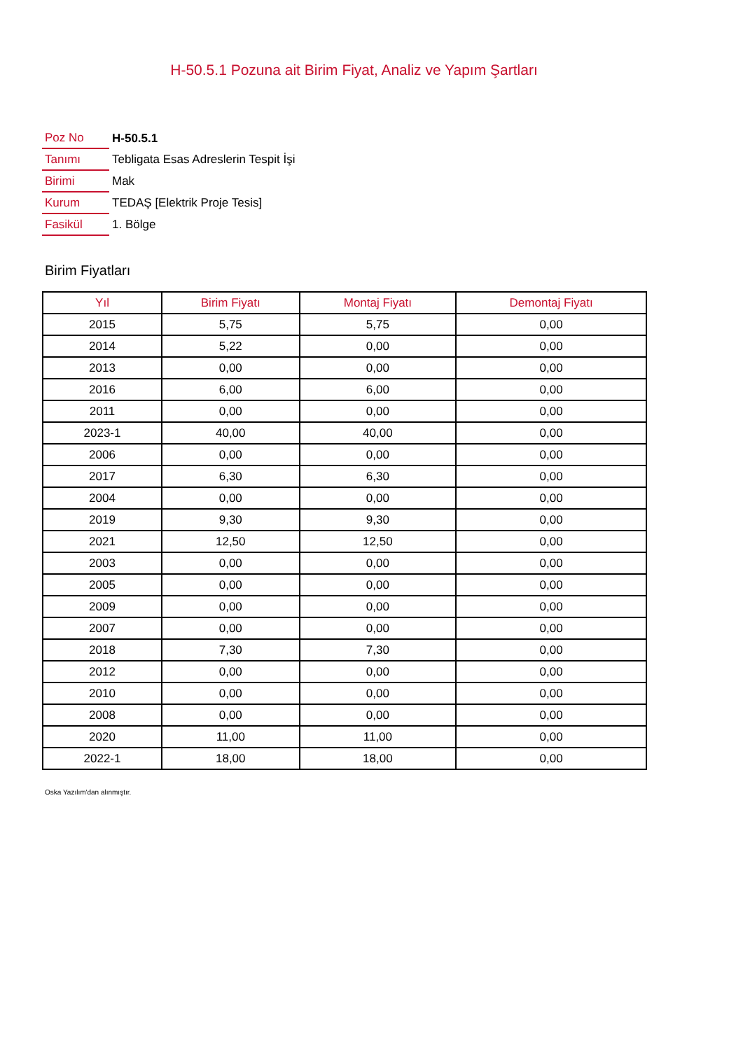H-50.5.1 Pozuna ait Birim Fiyat, Analiz ve Yapım Şartları
| Poz No | H-50.5.1 |
| Tanımı | Tebligata Esas Adreslerin Tespit İşi |
| Birimi | Mak |
| Kurum | TEDAŞ [Elektrik Proje Tesis] |
| Fasikül | 1. Bölge |
Birim Fiyatları
| Yıl | Birim Fiyatı | Montaj Fiyatı | Demontaj Fiyatı |
| --- | --- | --- | --- |
| 2015 | 5,75 | 5,75 | 0,00 |
| 2014 | 5,22 | 0,00 | 0,00 |
| 2013 | 0,00 | 0,00 | 0,00 |
| 2016 | 6,00 | 6,00 | 0,00 |
| 2011 | 0,00 | 0,00 | 0,00 |
| 2023-1 | 40,00 | 40,00 | 0,00 |
| 2006 | 0,00 | 0,00 | 0,00 |
| 2017 | 6,30 | 6,30 | 0,00 |
| 2004 | 0,00 | 0,00 | 0,00 |
| 2019 | 9,30 | 9,30 | 0,00 |
| 2021 | 12,50 | 12,50 | 0,00 |
| 2003 | 0,00 | 0,00 | 0,00 |
| 2005 | 0,00 | 0,00 | 0,00 |
| 2009 | 0,00 | 0,00 | 0,00 |
| 2007 | 0,00 | 0,00 | 0,00 |
| 2018 | 7,30 | 7,30 | 0,00 |
| 2012 | 0,00 | 0,00 | 0,00 |
| 2010 | 0,00 | 0,00 | 0,00 |
| 2008 | 0,00 | 0,00 | 0,00 |
| 2020 | 11,00 | 11,00 | 0,00 |
| 2022-1 | 18,00 | 18,00 | 0,00 |
Oska Yazılım'dan alınmıştır.